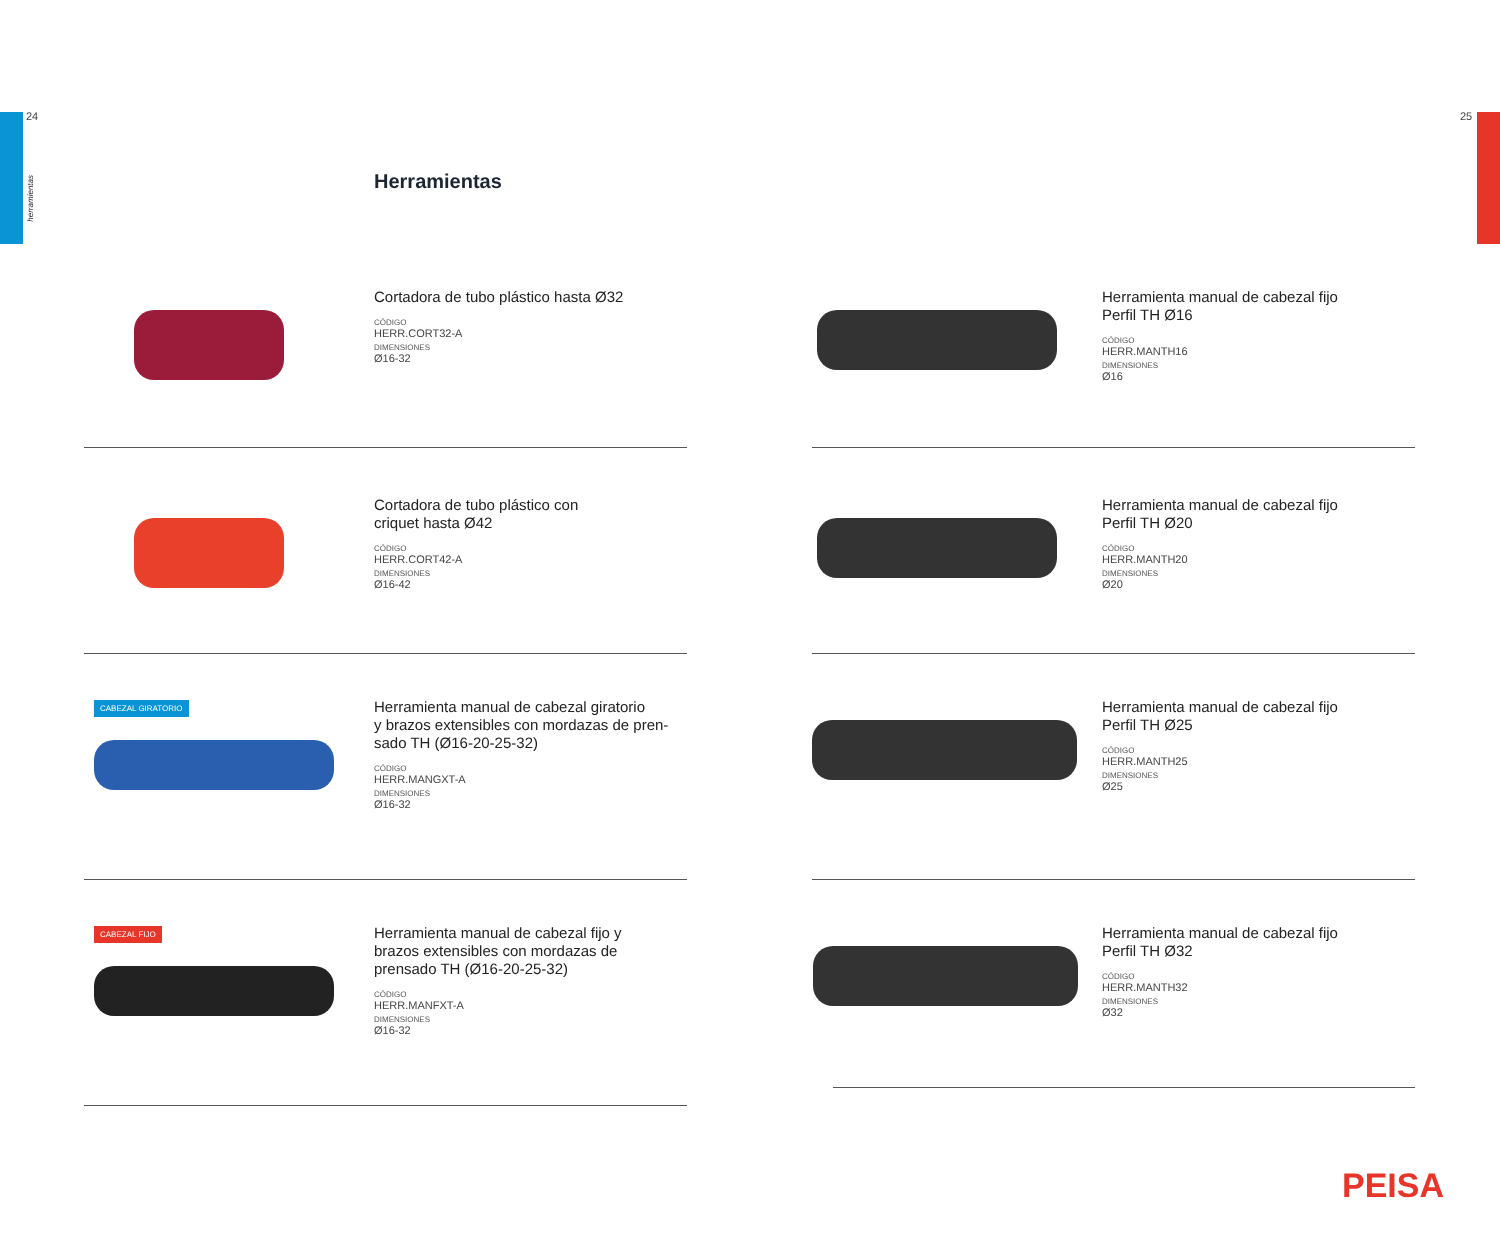24
herramientas
25
Herramientas
Cortadora de tubo plástico hasta Ø32
CÓDIGO
HERR.CORT32-A
DIMENSIONES
Ø16-32
Cortadora de tubo plástico con
criquet hasta Ø42
CÓDIGO
HERR.CORT42-A
DIMENSIONES
Ø16-42
CABEZAL GIRATORIO
Herramienta manual de cabezal giratorio
y brazos extensibles con mordazas de pren-
sado TH (Ø16-20-25-32)
CÓDIGO
HERR.MANGXT-A
DIMENSIONES
Ø16-32
CABEZAL FIJO
Herramienta manual de cabezal fijo y
brazos extensibles con mordazas de
prensado TH (Ø16-20-25-32)
CÓDIGO
HERR.MANFXT-A
DIMENSIONES
Ø16-32
Herramienta manual de cabezal fijo
Perfil TH Ø16
CÓDIGO
HERR.MANTH16
DIMENSIONES
Ø16
Herramienta manual de cabezal fijo
Perfil TH Ø20
CÓDIGO
HERR.MANTH20
DIMENSIONES
Ø20
Herramienta manual de cabezal fijo
Perfil TH Ø25
CÓDIGO
HERR.MANTH25
DIMENSIONES
Ø25
Herramienta manual de cabezal fijo
Perfil TH Ø32
CÓDIGO
HERR.MANTH32
DIMENSIONES
Ø32
PEISA